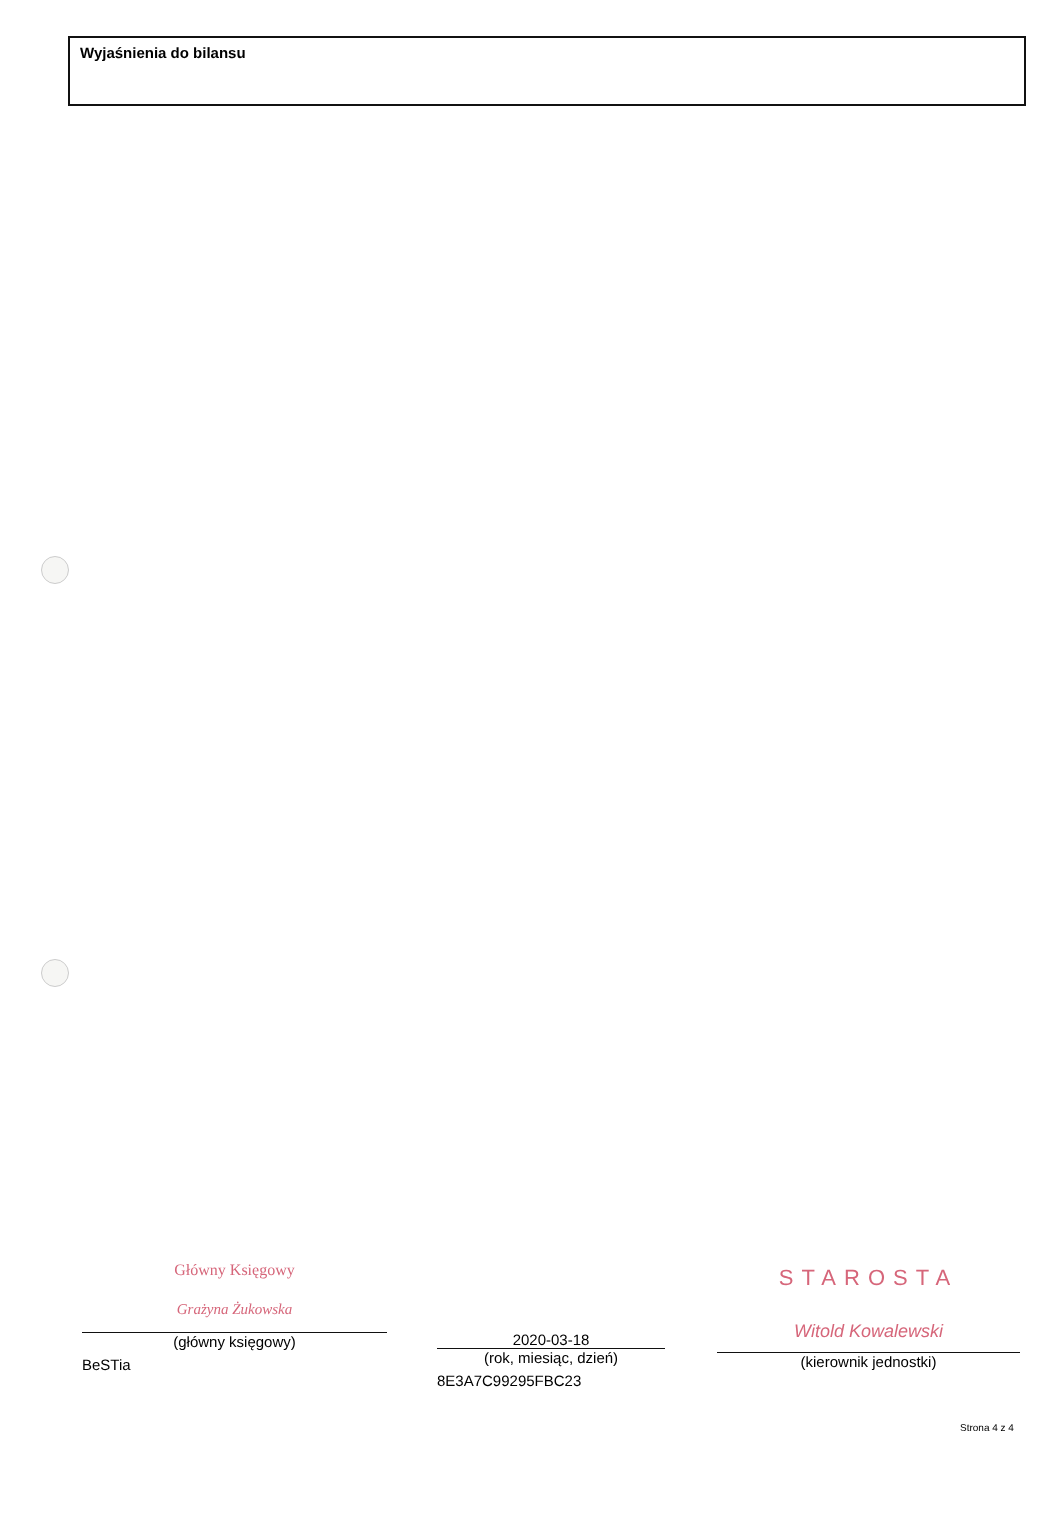Wyjaśnienia do bilansu
Główny Księgowy
Grażyna Żukowska
(główny księgowy)
BeSTia
2020-03-18
(rok, miesiąc, dzień)
8E3A7C99295FBC23
STAROSTA
Witold Kowalewski
(kierownik jednostki)
Strona 4 z 4